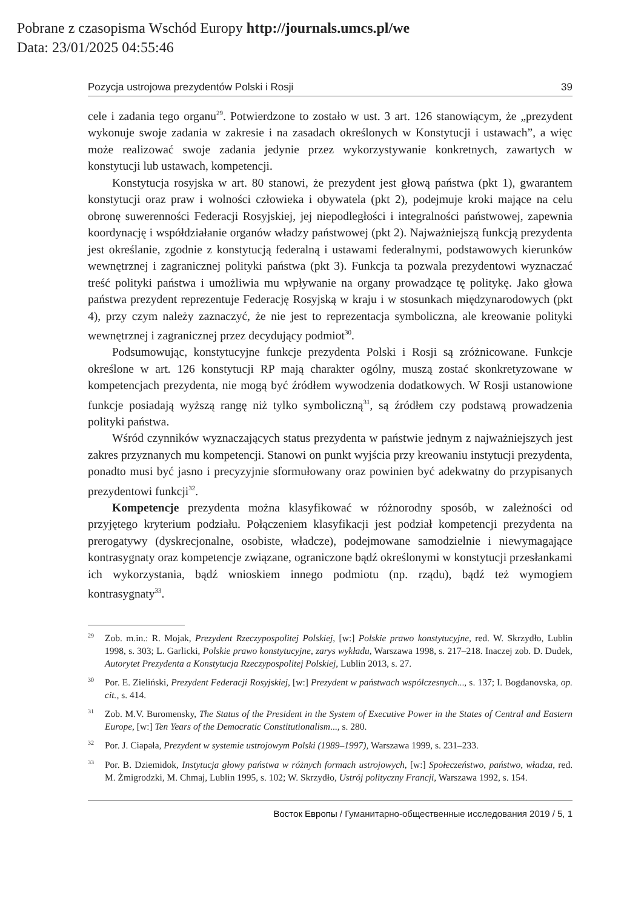Pobrane z czasopisma Wschód Europy http://journals.umcs.pl/we
Data: 23/01/2025 04:55:46
Pozycja ustrojowa prezydentów Polski i Rosji 39
cele i zadania tego organu<sup>29</sup>. Potwierdzone to zostało w ust. 3 art. 126 stanowiącym, że „prezydent wykonuje swoje zadania w zakresie i na zasadach określonych w Konstytucji i ustawach”, a więc może realizować swoje zadania jedynie przez wykorzystywanie konkretnych, zawartych w konstytucji lub ustawach, kompetencji.
Konstytucja rosyjska w art. 80 stanowi, że prezydent jest głową państwa (pkt 1), gwarantem konstytucji oraz praw i wolności człowieka i obywatela (pkt 2), podejmuje kroki mające na celu obronę suwerenności Federacji Rosyjskiej, jej niepodległości i integralności państwowej, zapewnia koordynację i współdziałanie organów władzy państwowej (pkt 2). Najważniejszą funkcją prezydenta jest określanie, zgodnie z konstytucją federalną i ustawami federalnymi, podstawowych kierunków wewnętrznej i zagranicznej polityki państwa (pkt 3). Funkcja ta pozwala prezydentowi wyznaczać treść polityki państwa i umożliwia mu wpływanie na organy prowadzące tę politykę. Jako głowa państwa prezydent reprezentuje Federację Rosyjską w kraju i w stosunkach międzynarodowych (pkt 4), przy czym należy zaznaczyć, że nie jest to reprezentacja symboliczna, ale kreowanie polityki wewnętrznej i zagranicznej przez decydujący podmiot<sup>30</sup>.
Podsumowując, konstytucyjne funkcje prezydenta Polski i Rosji są zróżnicowane. Funkcje określone w art. 126 konstytucji RP mają charakter ogólny, muszą zostać skonkretyzowane w kompetencjach prezydenta, nie mogą być źródłem wywodzenia dodatkowych. W Rosji ustanowione funkcje posiadają wyższą rangę niż tylko symboliczną<sup>31</sup>, są źródłem czy podstawą prowadzenia polityki państwa.
Wśród czynników wyznaczających status prezydenta w państwie jednym z najważniejszych jest zakres przyznanych mu kompetencji. Stanowi on punkt wyjścia przy kreowaniu instytucji prezydenta, ponadto musi być jasno i precyzyjnie sformułowany oraz powinien być adekwatny do przypisanych prezydentowi funkcji<sup>32</sup>.
Kompetencje prezydenta można klasyfikować w różnorodny sposób, w zależności od przyjętego kryterium podziału. Połączeniem klasyfikacji jest podział kompetencji prezydenta na prerogatywy (dyskrecjonalne, osobiste, władcze), podejmowane samodzielnie i niewymagające kontrasygnaty oraz kompetencje związane, ograniczone bądź określonymi w konstytucji przesłankami ich wykorzystania, bądź wnioskiem innego podmiotu (np. rządu), bądź też wymogiem kontrasygnaty<sup>33</sup>.
<sup>29</sup> Zob. m.in.: R. Mojak, Prezydent Rzeczypospolitej Polskiej, [w:] Polskie prawo konstytucyjne, red. W. Skrzydło, Lublin 1998, s. 303; L. Garlicki, Polskie prawo konstytucyjne, zarys wykładu, Warszawa 1998, s. 217–218. Inaczej zob. D. Dudek, Autorytet Prezydenta a Konstytucja Rzeczypospolitej Polskiej, Lublin 2013, s. 27.
<sup>30</sup> Por. E. Zieliński, Prezydent Federacji Rosyjskiej, [w:] Prezydent w państwach współczesnych..., s. 137; I. Bogdanovska, op. cit., s. 414.
<sup>31</sup> Zob. M.V. Buromensky, The Status of the President in the System of Executive Power in the States of Central and Eastern Europe, [w:] Ten Years of the Democratic Constitutionalism..., s. 280.
<sup>32</sup> Por. J. Ciapała, Prezydent w systemie ustrojowym Polski (1989–1997), Warszawa 1999, s. 231–233.
<sup>33</sup> Por. B. Dziemidok, Instytucja głowy państwa w różnych formach ustrojowych, [w:] Społeczeństwo, państwo, władza, red. M. Żmigrodzki, M. Chmaj, Lublin 1995, s. 102; W. Skrzydło, Ustrój polityczny Francji, Warszawa 1992, s. 154.
Восток Европы / Гуманитарно-общественные исследования 2019 / 5, 1